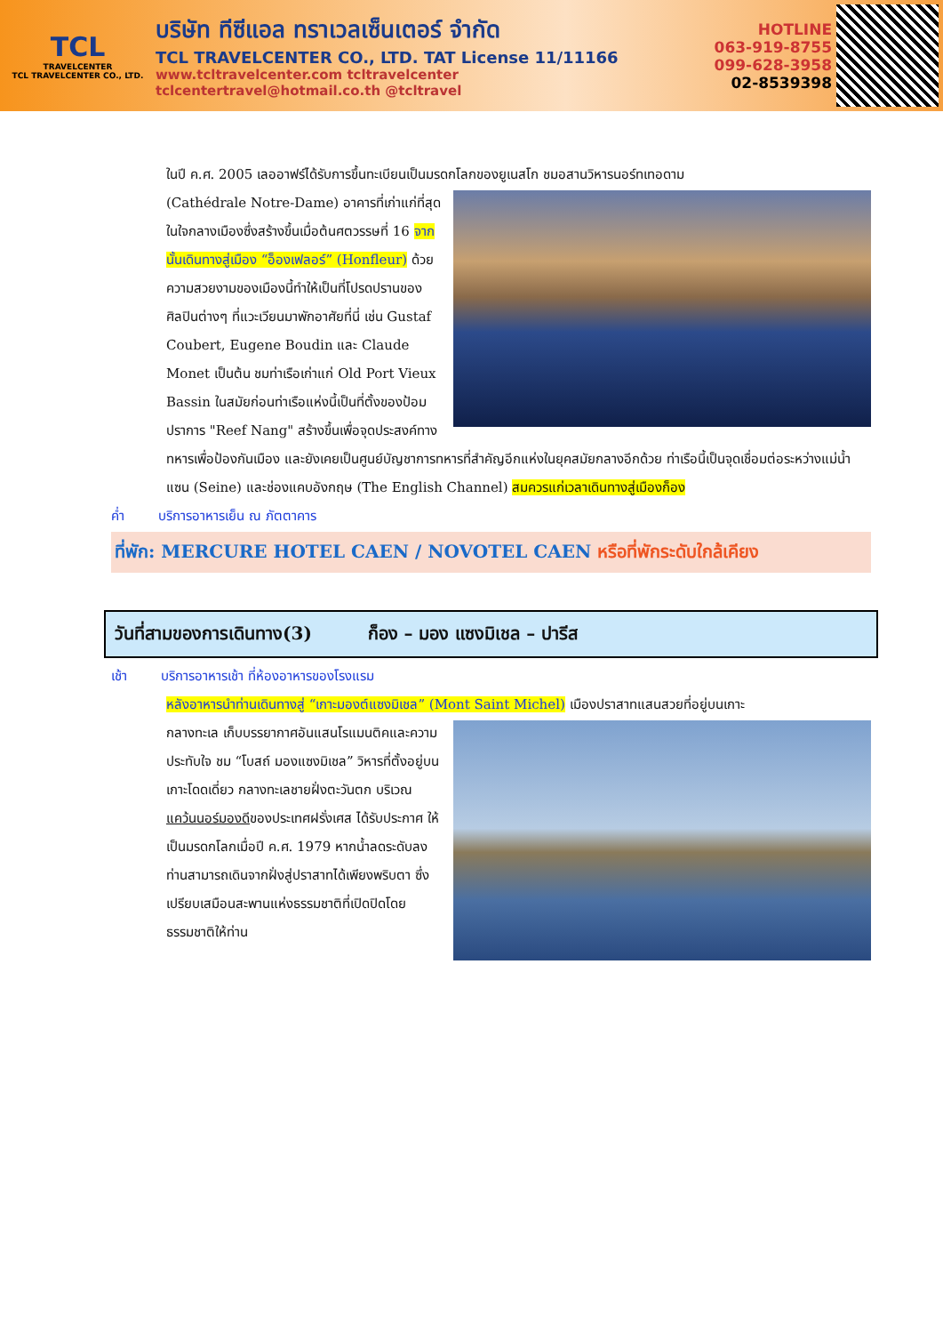TCL
TRAVELCENTER
TCL TRAVELCENTER CO., LTD.
บริษัท ทีซีแอล ทราเวลเซ็นเตอร์ จำกัด
TCL TRAVELCENTER CO., LTD. TAT License 11/11166
www.tcltravelcenter.com tcltravelcenter
tclcentertravel@hotmail.co.th @tcltravel
HOTLINE
063-919-8755
099-628-3958
02-8539398
ในปี ค.ศ. 2005 เลออาฟร์ได้รับการขึ้นทะเบียนเป็นมรดกโลกของยูเนสโก ชมอสานวิหารนอร์ทเทอดาม
(Cathédrale Notre-Dame) อาคารที่เก่าแก่ที่สุดในใจกลางเมืองซึ่งสร้างขึ้นเมื่อต้นศตวรรษที่ 16 จากนั้นเดินทางสู่เมือง “อ็องเฟลอร์” (Honfleur) ด้วยความสวยงามของเมืองนี้ทำให้เป็นที่โปรดปรานของศิลปินต่างๆ ที่แวะเวียนมาพักอาศัยที่นี่ เช่น Gustaf Coubert, Eugene Boudin และ Claude Monet เป็นต้น ชมท่าเรือเก่าแก่ Old Port Vieux Bassin ในสมัยก่อนท่าเรือแห่งนี้เป็นที่ตั้งของป้อมปราการ "Reef Nang" สร้างขึ้นเพื่อจุดประสงค์ทางทหารเพื่อป้องกันเมือง และยังเคยเป็นศูนย์บัญชาการทหารที่สำคัญอีกแห่งในยุคสมัยกลางอีกด้วย ท่าเรือนี้เป็นจุดเชื่อมต่อระหว่างแม่น้ำแซน (Seine) และช่องแคบอังกฤษ (The English Channel) สมควรแก่เวลาเดินทางสู่เมืองก็อง
ค่ำ บริการอาหารเย็น ณ ภัตตาคาร
ที่พัก: MERCURE HOTEL CAEN / NOVOTEL CAEN หรือที่พักระดับใกล้เคียง
วันที่สามของการเดินทาง(3) ก็อง – มอง แซงมิเชล – ปารีส
เช้า บริการอาหารเช้า ที่ห้องอาหารของโรงแรม
หลังอาหารนำท่านเดินทางสู่ “เกาะมองต์แซงมิเชล” (Mont Saint Michel) เมืองปราสาทแสนสวยที่อยู่บนเกาะ
กลางทะเล เก็บบรรยากาศอันแสนโรแมนติคและความประทับใจ ชม “โบสถ์ มองแซงมิเชล” วิหารที่ตั้งอยู่บนเกาะโดดเดี่ยว กลางทะเลชายฝั่งตะวันตก บริเวณแคว้นนอร์มองดีของประเทศฝรั่งเศส ได้รับประกาศ ให้เป็นมรดกโลกเมื่อปี ค.ศ. 1979 หากน้ำลดระดับลง ท่านสามารถเดินจากฝั่งสู่ปราสาทได้เพียงพริบตา ซึ่งเปรียบเสมือนสะพานแห่งธรรมชาติที่เปิดปิดโดยธรรมชาติให้ท่าน